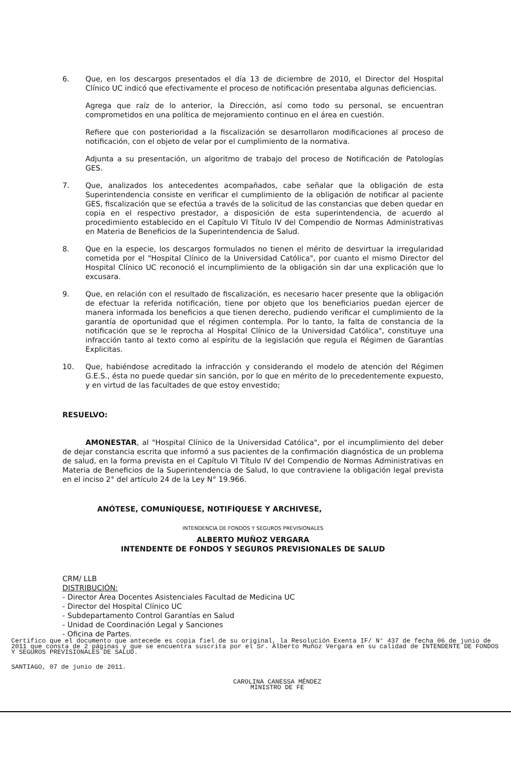6. Que, en los descargos presentados el día 13 de diciembre de 2010, el Director del Hospital Clínico UC indicó que efectivamente el proceso de notificación presentaba algunas deficiencias.
Agrega que raíz de lo anterior, la Dirección, así como todo su personal, se encuentran comprometidos en una política de mejoramiento continuo en el área en cuestión.
Refiere que con posterioridad a la fiscalización se desarrollaron modificaciones al proceso de notificación, con el objeto de velar por el cumplimiento de la normativa.
Adjunta a su presentación, un algoritmo de trabajo del proceso de Notificación de Patologías GES.
7. Que, analizados los antecedentes acompañados, cabe señalar que la obligación de esta Superintendencia consiste en verificar el cumplimiento de la obligación de notificar al paciente GES, fiscalización que se efectúa a través de la solicitud de las constancias que deben quedar en copia en el respectivo prestador, a disposición de esta superintendencia, de acuerdo al procedimiento establecido en el Capítulo VI Título IV del Compendio de Normas Administrativas en Materia de Beneficios de la Superintendencia de Salud.
8. Que en la especie, los descargos formulados no tienen el mérito de desvirtuar la irregularidad cometida por el "Hospital Clínico de la Universidad Católica", por cuanto el mismo Director del Hospital Clínico UC reconoció el incumplimiento de la obligación sin dar una explicación que lo excusara.
9. Que, en relación con el resultado de fiscalización, es necesario hacer presente que la obligación de efectuar la referida notificación, tiene por objeto que los beneficiarios puedan ejercer de manera informada los beneficios a que tienen derecho, pudiendo verificar el cumplimiento de la garantía de oportunidad que el régimen contempla. Por lo tanto, la falta de constancia de la notificación que se le reprocha al Hospital Clínico de la Universidad Católica", constituye una infracción tanto al texto como al espíritu de la legislación que regula el Régimen de Garantías Explicitas.
10. Que, habiéndose acreditado la infracción y considerando el modelo de atención del Régimen G.E.S., ésta no puede quedar sin sanción, por lo que en mérito de lo precedentemente expuesto, y en virtud de las facultades de que estoy envestido;
RESUELVO:
AMONESTAR, al "Hospital Clínico de la Universidad Católica", por el incumplimiento del deber de dejar constancia escrita que informó a sus pacientes de la confirmación diagnóstica de un problema de salud, en la forma prevista en el Capítulo VI Título IV del Compendio de Normas Administrativas en Materia de Beneficios de la Superintendencia de Salud, lo que contraviene la obligación legal prevista en el inciso 2° del artículo 24 de la Ley N° 19.966.
ANÓTESE, COMUNÍQUESE, NOTIFÍQUESE Y ARCHIVESE,
INTENDENCIA DE FONDOS Y SEGUROS PREVISIONALES
ALBERTO MUÑOZ VERGARA
INTENDENTE DE FONDOS Y SEGUROS PREVISIONALES DE SALUD
CRM/ LLB
DISTRIBUCIÓN:
- Director Área Docentes Asistenciales Facultad de Medicina UC
- Director del Hospital Clínico UC
- Subdepartamento Control Garantías en Salud
- Unidad de Coordinación Legal y Sanciones
- Oficina de Partes.
Certifico que el documento que antecede es copia fiel de su original, la Resolución Exenta IF/ N° 437 de fecha 06 de junio de 2011 que consta de 2 páginas y que se encuentra suscrita por el Sr. Alberto Muñoz Vergara en su calidad de INTENDENTE DE FONDOS Y SEGUROS PREVISIONALES DE SALUD.
SANTIAGO, 07 de junio de 2011.
CAROLINA CANESSA MÉNDEZ
MINISTRO DE FE